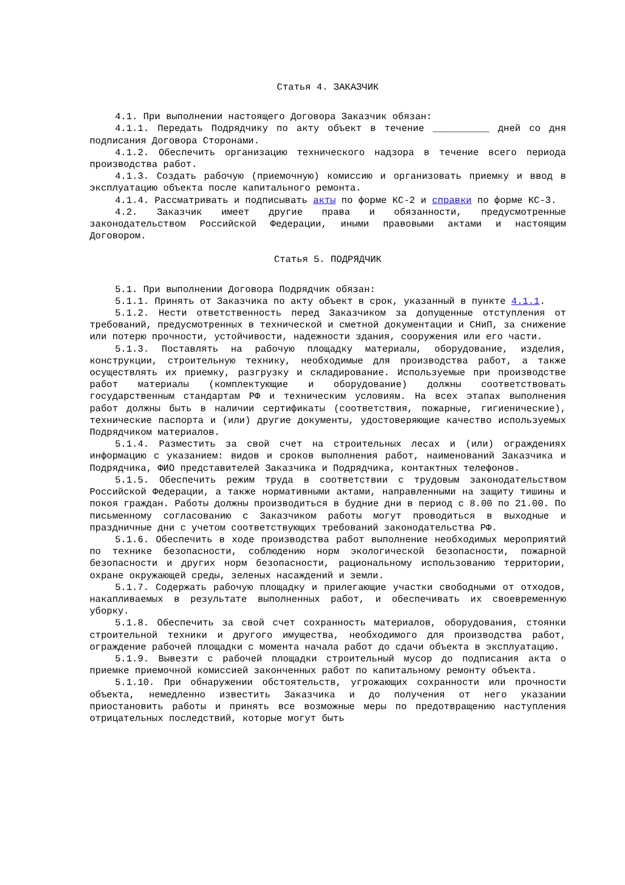Статья 4. ЗАКАЗЧИК
4.1. При выполнении настоящего Договора Заказчик обязан:
4.1.1. Передать Подрядчику по акту объект в течение __________ дней со дня подписания Договора Сторонами.
4.1.2. Обеспечить организацию технического надзора в течение всего периода производства работ.
4.1.3. Создать рабочую (приемочную) комиссию и организовать приемку и ввод в эксплуатацию объекта после капитального ремонта.
4.1.4. Рассматривать и подписывать акты по форме КС-2 и справки по форме КС-3.
4.2. Заказчик имеет другие права и обязанности, предусмотренные законодательством Российской Федерации, иными правовыми актами и настоящим Договором.
Статья 5. ПОДРЯДЧИК
5.1. При выполнении Договора Подрядчик обязан:
5.1.1. Принять от Заказчика по акту объект в срок, указанный в пункте 4.1.1.
5.1.2. Нести ответственность перед Заказчиком за допущенные отступления от требований, предусмотренных в технической и сметной документации и СНиП, за снижение или потерю прочности, устойчивости, надежности здания, сооружения или его части.
5.1.3. Поставлять на рабочую площадку материалы, оборудование, изделия, конструкции, строительную технику, необходимые для производства работ, а также осуществлять их приемку, разгрузку и складирование. Используемые при производстве работ материалы (комплектующие и оборудование) должны соответствовать государственным стандартам РФ и техническим условиям. На всех этапах выполнения работ должны быть в наличии сертификаты (соответствия, пожарные, гигиенические), технические паспорта и (или) другие документы, удостоверяющие качество используемых Подрядчиком материалов.
5.1.4. Разместить за свой счет на строительных лесах и (или) ограждениях информацию с указанием: видов и сроков выполнения работ, наименований Заказчика и Подрядчика, ФИО представителей Заказчика и Подрядчика, контактных телефонов.
5.1.5. Обеспечить режим труда в соответствии с трудовым законодательством Российской Федерации, а также нормативными актами, направленными на защиту тишины и покоя граждан. Работы должны производиться в будние дни в период с 8.00 по 21.00. По письменному согласованию с Заказчиком работы могут проводиться в выходные и праздничные дни с учетом соответствующих требований законодательства РФ.
5.1.6. Обеспечить в ходе производства работ выполнение необходимых мероприятий по технике безопасности, соблюдению норм экологической безопасности, пожарной безопасности и других норм безопасности, рациональному использованию территории, охране окружающей среды, зеленых насаждений и земли.
5.1.7. Содержать рабочую площадку и прилегающие участки свободными от отходов, накапливаемых в результате выполненных работ, и обеспечивать их своевременную уборку.
5.1.8. Обеспечить за свой счет сохранность материалов, оборудования, стоянки строительной техники и другого имущества, необходимого для производства работ, ограждение рабочей площадки с момента начала работ до сдачи объекта в эксплуатацию.
5.1.9. Вывезти с рабочей площадки строительный мусор до подписания акта о приемке приемочной комиссией законченных работ по капитальному ремонту объекта.
5.1.10. При обнаружении обстоятельств, угрожающих сохранности или прочности объекта, немедленно известить Заказчика и до получения от него указании приостановить работы и принять все возможные меры по предотвращению наступления отрицательных последствий, которые могут быть